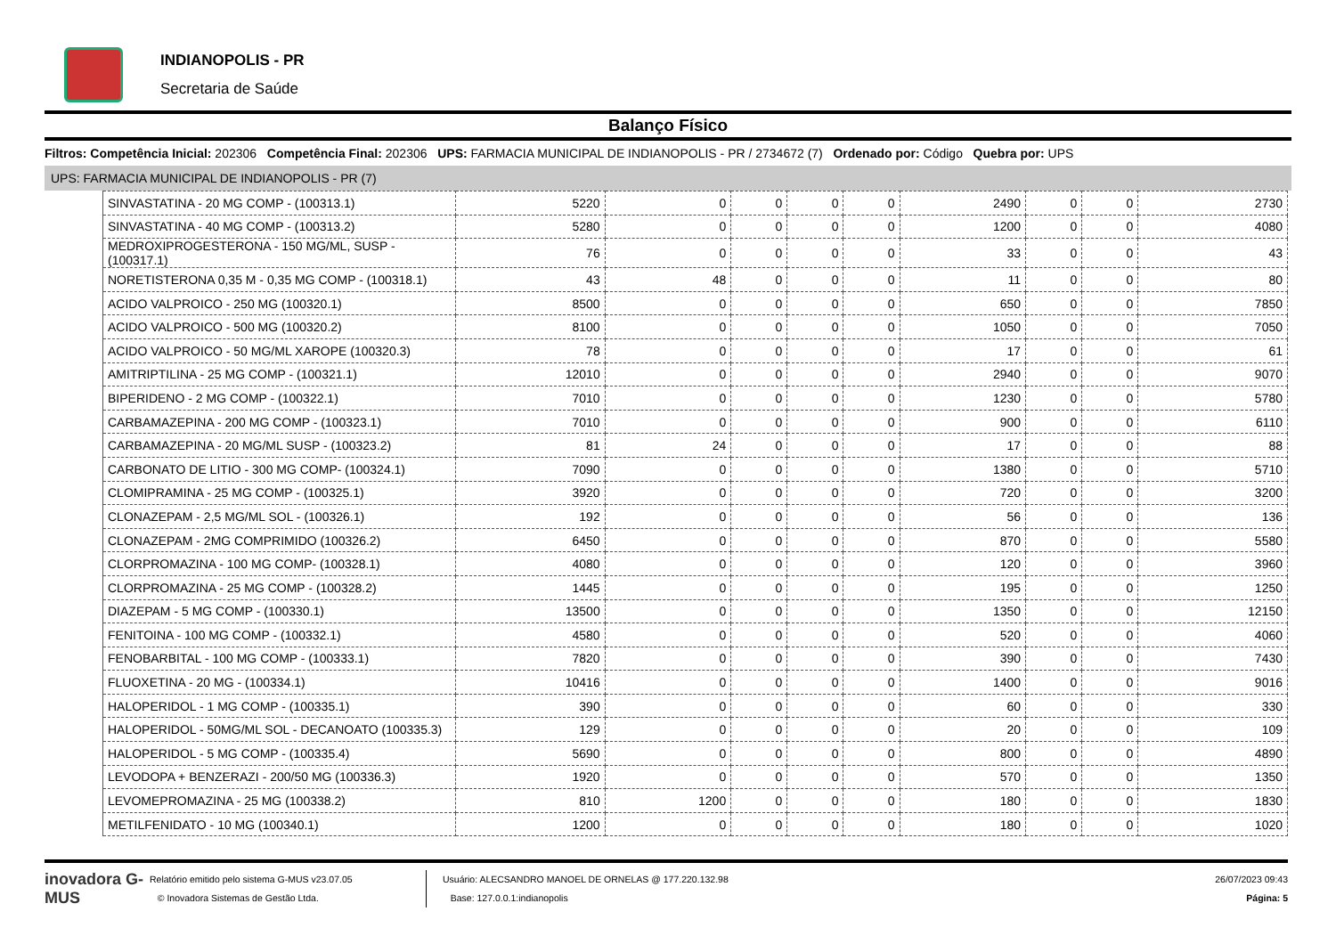INDIANOPOLIS - PR
Secretaria de Saúde
Balanço Físico
Filtros: Competência Inicial: 202306 Competência Final: 202306 UPS: FARMACIA MUNICIPAL DE INDIANOPOLIS - PR / 2734672 (7) Ordenado por: Código Quebra por: UPS
UPS: FARMACIA MUNICIPAL DE INDIANOPOLIS - PR (7)
| SINVASTATINA - 20 MG COMP - (100313.1) | 5220 | 0 | 0 | 0 | 0 | 2490 | 0 | 0 | 2730 |
| SINVASTATINA - 40 MG COMP - (100313.2) | 5280 | 0 | 0 | 0 | 0 | 1200 | 0 | 0 | 4080 |
| MEDROXIPROGESTERONA - 150 MG/ML, SUSP - (100317.1) | 76 | 0 | 0 | 0 | 0 | 33 | 0 | 0 | 43 |
| NORETISTERONA 0,35 M - 0,35 MG COMP - (100318.1) | 43 | 48 | 0 | 0 | 0 | 11 | 0 | 0 | 80 |
| ACIDO VALPROICO - 250 MG (100320.1) | 8500 | 0 | 0 | 0 | 0 | 650 | 0 | 0 | 7850 |
| ACIDO VALPROICO - 500 MG (100320.2) | 8100 | 0 | 0 | 0 | 0 | 1050 | 0 | 0 | 7050 |
| ACIDO VALPROICO - 50 MG/ML XAROPE (100320.3) | 78 | 0 | 0 | 0 | 0 | 17 | 0 | 0 | 61 |
| AMITRIPTILINA - 25 MG COMP - (100321.1) | 12010 | 0 | 0 | 0 | 0 | 2940 | 0 | 0 | 9070 |
| BIPERIDENO - 2 MG COMP - (100322.1) | 7010 | 0 | 0 | 0 | 0 | 1230 | 0 | 0 | 5780 |
| CARBAMAZEPINA - 200 MG COMP - (100323.1) | 7010 | 0 | 0 | 0 | 0 | 900 | 0 | 0 | 6110 |
| CARBAMAZEPINA - 20 MG/ML SUSP - (100323.2) | 81 | 24 | 0 | 0 | 0 | 17 | 0 | 0 | 88 |
| CARBONATO DE LITIO - 300 MG COMP- (100324.1) | 7090 | 0 | 0 | 0 | 0 | 1380 | 0 | 0 | 5710 |
| CLOMIPRAMINA - 25 MG COMP - (100325.1) | 3920 | 0 | 0 | 0 | 0 | 720 | 0 | 0 | 3200 |
| CLONAZEPAM - 2,5 MG/ML SOL - (100326.1) | 192 | 0 | 0 | 0 | 0 | 56 | 0 | 0 | 136 |
| CLONAZEPAM - 2MG COMPRIMIDO (100326.2) | 6450 | 0 | 0 | 0 | 0 | 870 | 0 | 0 | 5580 |
| CLORPROMAZINA - 100 MG COMP- (100328.1) | 4080 | 0 | 0 | 0 | 0 | 120 | 0 | 0 | 3960 |
| CLORPROMAZINA - 25 MG COMP - (100328.2) | 1445 | 0 | 0 | 0 | 0 | 195 | 0 | 0 | 1250 |
| DIAZEPAM - 5 MG COMP - (100330.1) | 13500 | 0 | 0 | 0 | 0 | 1350 | 0 | 0 | 12150 |
| FENITOINA - 100 MG COMP - (100332.1) | 4580 | 0 | 0 | 0 | 0 | 520 | 0 | 0 | 4060 |
| FENOBARBITAL - 100 MG COMP - (100333.1) | 7820 | 0 | 0 | 0 | 0 | 390 | 0 | 0 | 7430 |
| FLUOXETINA - 20 MG - (100334.1) | 10416 | 0 | 0 | 0 | 0 | 1400 | 0 | 0 | 9016 |
| HALOPERIDOL - 1 MG COMP - (100335.1) | 390 | 0 | 0 | 0 | 0 | 60 | 0 | 0 | 330 |
| HALOPERIDOL - 50MG/ML SOL - DECANOATO (100335.3) | 129 | 0 | 0 | 0 | 0 | 20 | 0 | 0 | 109 |
| HALOPERIDOL - 5 MG COMP - (100335.4) | 5690 | 0 | 0 | 0 | 0 | 800 | 0 | 0 | 4890 |
| LEVODOPA + BENZERAZI - 200/50 MG (100336.3) | 1920 | 0 | 0 | 0 | 0 | 570 | 0 | 0 | 1350 |
| LEVOMEPROMAZINA - 25 MG (100338.2) | 810 | 1200 | 0 | 0 | 0 | 180 | 0 | 0 | 1830 |
| METILFENIDATO - 10 MG (100340.1) | 1200 | 0 | 0 | 0 | 0 | 180 | 0 | 0 | 1020 |
inovadora G-MUS
Relatório emitido pelo sistema G-MUS v23.07.05
© Inovadora Sistemas de Gestão Ltda.
Usuário: ALECSANDRO MANOEL DE ORNELAS @ 177.220.132.98
Base: 127.0.0.1:indianopolis
26/07/2023 09:43
Página: 5